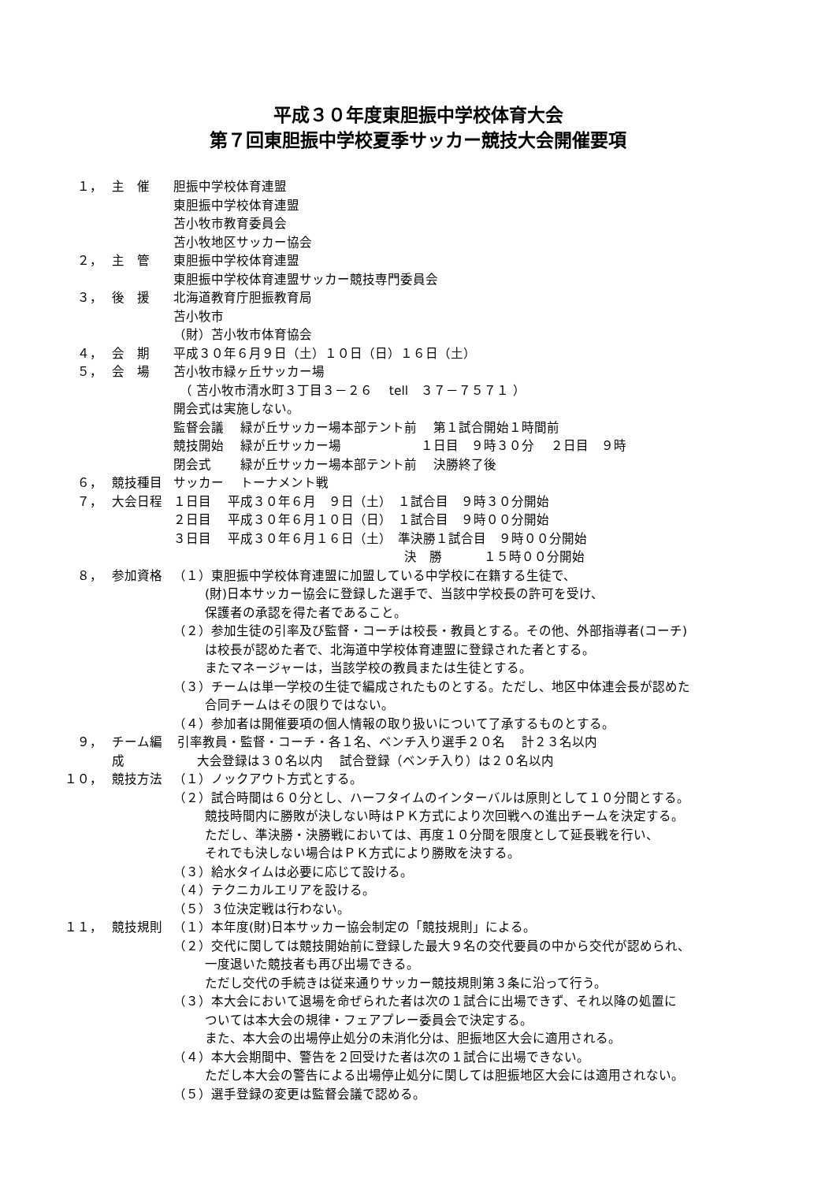平成３０年度東胆振中学校体育大会
第７回東胆振中学校夏季サッカー競技大会開催要項
１， 主　催 胆振中学校体育連盟
東胆振中学校体育連盟
苫小牧市教育委員会
苫小牧地区サッカー協会
２， 主　管 東胆振中学校体育連盟
東胆振中学校体育連盟サッカー競技専門委員会
３， 後　援 北海道教育庁胆振教育局
苫小牧市
（財）苫小牧市体育協会
４， 会　期 平成３０年６月９日（土）１０日（日）１６日（土）
５， 会　場 苫小牧市緑ヶ丘サッカー場
　（ 苫小牧市清水町３丁目３－２６　 tell　３７－７５７１ ）
開会式は実施しない。
監督会議　 緑が丘サッカー場本部テント前　 第１試合開始１時間前
競技開始　 緑が丘サッカー場　　　　　　 １日目　９時３０分　 ２日目　９時
閉会式　　 緑が丘サッカー場本部テント前　 決勝終了後
６， 競技種目 サッカー　 トーナメント戦
７， 大会日程 １日目　 平成３０年６月　９日（土）　１試合目　９時３０分開始
２日目　 平成３０年６月１０日（日）　１試合目　９時００分開始
３日目　 平成３０年６月１６日（土）　準決勝１試合目　９時００分開始
　　　　　　　　　　　　　　　　　　 決　勝　　　 １５時００分開始
８， 参加資格 （１）東胆振中学校体育連盟に加盟している中学校に在籍する生徒で、
(財)日本サッカー協会に登録した選手で、当該中学校長の許可を受け、
保護者の承認を得た者であること。
（２）参加生徒の引率及び監督・コーチは校長・教員とする。その他、外部指導者(コーチ)
は校長が認めた者で、北海道中学校体育連盟に登録された者とする。
またマネージャーは，当該学校の教員または生徒とする。
（３）チームは単一学校の生徒で編成されたものとする。ただし、地区中体連会長が認めた
合同チームはその限りではない。
（４）参加者は開催要項の個人情報の取り扱いについて了承するものとする。
９， チーム編成 引率教員・監督・コーチ・各１名、ベンチ入り選手２０名　 計２３名以内
大会登録は３０名以内　 試合登録（ベンチ入り）は２０名以内
１０， 競技方法 （１）ノックアウト方式とする。
（２）試合時間は６０分とし、ハーフタイムのインターバルは原則として１０分間とする。
競技時間内に勝敗が決しない時はＰＫ方式により次回戦への進出チームを決定する。
ただし、準決勝・決勝戦においては、再度１０分間を限度として延長戦を行い、
それでも決しない場合はＰＫ方式により勝敗を決する。
（３）給水タイムは必要に応じて設ける。
（４）テクニカルエリアを設ける。
（５）３位決定戦は行わない。
１１， 競技規則 （１）本年度(財)日本サッカー協会制定の「競技規則」による。
（２）交代に関しては競技開始前に登録した最大９名の交代要員の中から交代が認められ、
一度退いた競技者も再び出場できる。
ただし交代の手続きは従来通りサッカー競技規則第３条に沿って行う。
（３）本大会において退場を命ぜられた者は次の１試合に出場できず、それ以降の処置に
ついては本大会の規律・フェアプレー委員会で決定する。
また、本大会の出場停止処分の未消化分は、胆振地区大会に適用される。
（４）本大会期間中、警告を２回受けた者は次の１試合に出場できない。
ただし本大会の警告による出場停止処分に関しては胆振地区大会には適用されない。
（５）選手登録の変更は監督会議で認める。